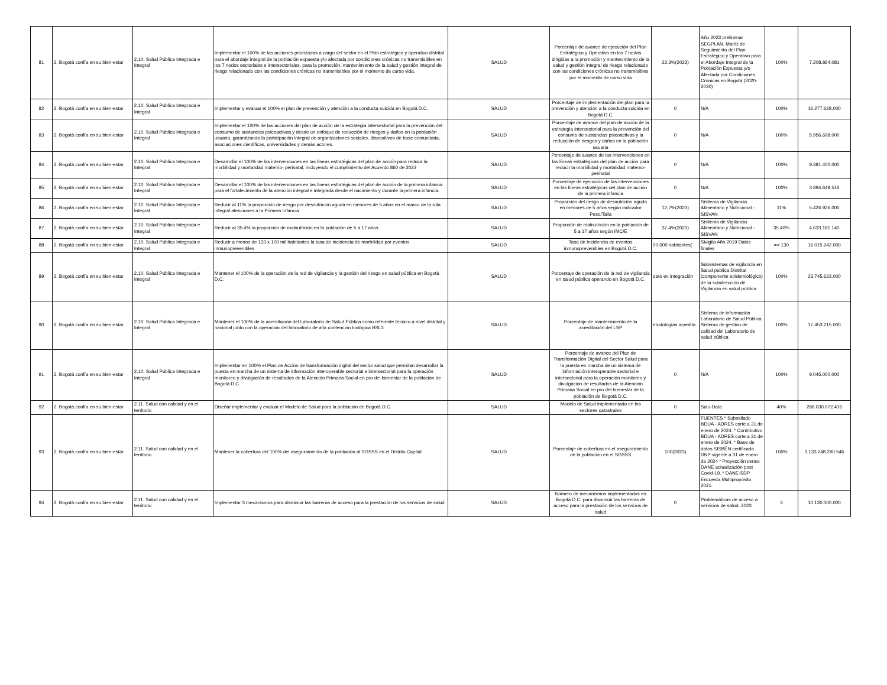| 81 | 2. Bogotá confía en su bien-estar | 2.10. Salud Pública Integrada e Integral | Implementar el 100% de las acciones priorizadas a cargo del sector en el Plan estratégico y operativo distrital para el abordaje integral de la población expuesta y/o afectada por condiciones crónicas no transmisibles en los 7 nodos sectoriales e intersectoriales, para la promoción, mantenimiento de la salud y gestión integral de riesgo relacionado con las condiciones crónicas no transmisibles por el momento de curso vida. | SALUD | Porcentaje de avance de ejecución del Plan Estratégico y Operativo en los 7 nodos dirigidas a la promoción y mantenimiento de la salud y gestión integral de riesgo relacionado con las condiciones crónicas no transmisibles por el momento de curso vida | 23,3%(2023) | Año 2023 preliminar SEGPLAN. Matriz de Seguimiento del Plan Estratégico y Operativo para el Abordaje Integral de la Población Expuesta y/o Afectada por Condiciones Crónicas en Bogotá (2020-2030) | 100% | 7.208.864.081 |
| 82 | 2. Bogotá confía en su bien-estar | 2.10. Salud Pública Integrada e Integral | Implementar y evaluar el 100% el plan de prevención y atención a la conducta suicida en Bogotá D.C. | SALUD | Porcentaje de implementación del plan para la prevención y atención a la conducta suicida en Bogotá D.C. | 0 | N/A | 100% | 16.277.628.000 |
| 83 | 2. Bogotá confía en su bien-estar | 2.10. Salud Pública Integrada e Integral | Implementar el 100% de las acciones del plan de acción de la estrategia intersectorial para la prevención del consumo de sustancias psicoactivas y desde un enfoque de reducción de riesgos y daños en la población usuaria, garantizando la participación integral de organizaciones sociales, dispositivos de base comunitaria, asociaciones científicas, universidades y demás actores. | SALUD | Porcentaje de avance del plan de acción de la estrategia intersectorial para la prevención del consumo de sustancias psicoactivas y la reducción de riesgos y daños en la población usuaria | 0 | N/A | 100% | 5.956.698.000 |
| 84 | 2. Bogotá confía en su bien-estar | 2.10. Salud Pública Integrada e Integral | Desarrollar el 100% de las intervenciones en las líneas estratégicas del plan de acción para reducir la morbilidad y mortalidad materno- perinatal, incluyendo el cumplimiento del Acuerdo 860 de 2022 | SALUD | Porcentaje de avance de las intervenciones en las líneas estratégicas del plan de acción para reducir la morbilidad y mortalidad materno-perinatal | 0 | N/A | 100% | 9.381.400.000 |
| 85 | 2. Bogotá confía en su bien-estar | 2.10. Salud Pública Integrada e Integral | Desarrollar el 100% de las intervenciones en las líneas estratégicas del plan de acción de la primera infancia para el fortalecimiento de la atención integral e integrada desde el nacimiento y durante la primera infancia. | SALUD | Porcentaje de ejecución de las intervenciones en las líneas estratégicas del plan de acción de la primera infancia | 0 | N/A | 100% | 3.894.649.516 |
| 86 | 2. Bogotá confía en su bien-estar | 2.10. Salud Pública Integrada e Integral | Reducir al 11% la proporción de riesgo por desnutrición aguda en menores de 5 años en el marco de la ruta integral atenciones a la Primera Infancia | SALUD | Proporción del riesgo de desnutrición aguda en menores de 5 años según indicador Peso/Talla | 12,7%(2023) | Sisitema de Vigilancia Alimentario y Nutricional - SISVAN | 11% | 5.426.926.000 |
| 87 | 2. Bogotá confía en su bien-estar | 2.10. Salud Pública Integrada e Integral | Reducir al 35.4% la proporción de malnutrición en la población de 5 a 17 años | SALUD | Proporción de malnutrición en la población de 5 a 17 años según IMC/E | 37,4%(2023) | Sisitema de Vigilancia Alimentario y Nutricional - SISVAN | 35.40% | 4.633.181.140 |
| 88 | 2. Bogotá confía en su bien-estar | 2.10. Salud Pública Integrada e Integral | Reducir a menos de 130 x 100 mil habitantes la tasa de incidencia de morbilidad por eventos inmunoprevenibles | SALUD | Tasa de Incidencia de eventos inmunoprevenibles en Bogotá D.C. | 00.000 habitantes( | Sivigila Año 2019 Datos finales | =< 130 | 16.015.242.000 |
| 89 | 2. Bogotá confía en su bien-estar | 2.10. Salud Pública Integrada e Integral | Mantener el 100% de la operación de la red de vigilancia y la gestión del riesgo en salud pública en Bogotá D.C. | SALUD | Porcentaje de operación de la red de vigilancia en salud pública operando en Bogotá D.C. | dato en integración | Subsistemas de vigilancia en Salud publica Distrital (componente epidemiológico) de la subdirección de Vigilancia en salud pública | 100% | 23.745.623.000 |
| 90 | 2. Bogotá confía en su bien-estar | 2.10. Salud Pública Integrada e Integral | Mantener el 100% de la acreditación del Laboratorio de Salud Pública como referente técnico a nivel distrital y nacional junto con la operación del laboratorio de alta contención biológica BSL3 | SALUD | Porcentaje de mantenimiento de la acreditación del LSP | etodologías acredita | Sistema de información Laboratorio de Salud Pública Sistema de gestión de calidad del Laboratorio de salud pública | 100% | 17.453.215.000 |
| 91 | 2. Bogotá confía en su bien-estar | 2.10. Salud Pública Integrada e Integral | Implementar en 100% el Plan de Acción de transformación digital del sector salud que permitan desarrollar la puesta en marcha de un sistema de información interoperable sectorial e intersectorial para la operación monitoreo y divulgación de resultados de la Atención Primaria Social en pro del bienestar de la población de Bogotá D.C. | SALUD | Porcentaje de avance del Plan de Transformación Digital del Sector Salud para la puesta en marcha de un sistema de información interoperable sectorial e intersectorial para la operación monitoreo y divulgación de resultados de la Atención Primaria Social en pro del bienestar de la población de Bogotá D.C. | 0 | N/A | 100% | 9.045.000.000 |
| 92 | 2. Bogotá confía en su bien-estar | 2.11. Salud con calidad y en el territorio | Diseñar implementar y evaluar el Modelo de Salud para la población de Bogotá D.C. | SALUD | Modelo de Salud implementado en los sectores catastrales | 0 | Salu-Data | 40% | 286.030.072.416 |
| 93 | 2. Bogotá confía en su bien-estar | 2.11. Salud con calidad y en el territorio | Mantener la cobertura del 100% del aseguramiento de la población al SGSSS en el Distrito Capital | SALUD | Porcentaje de cobertura en el aseguramiento de la población en el SGSSS | 100(2023) | FUENTES * Subsidiado BDUA - ADRES corte a 31 de enero de 2024. * Contributivo BDUA - ADRES corte a 31 de enero de 2024. * Base de datos SISBÉN certificada DNP vigente a 31 de enero de 2024 * Proyección censo DANE actualización post Covid-19. * DANE-SDP Encuesta Multipropósito 2021. | 100% | 3.133.248.290.546 |
| 94 | 2. Bogotá confía en su bien-estar | 2.11. Salud con calidad y en el territorio | Implementar 3 mecanismos para disminuir las barreras de acceso para la prestación de los servicios de salud | SALUD | Número de mecanismos implementados en Bogotá D.C. para disminuir las barreras de acceso para la prestación de los servicios de salud | 0 | Problemáticas de acceso a servicios de salud. 2023 | 3 | 10.130.000.000 |